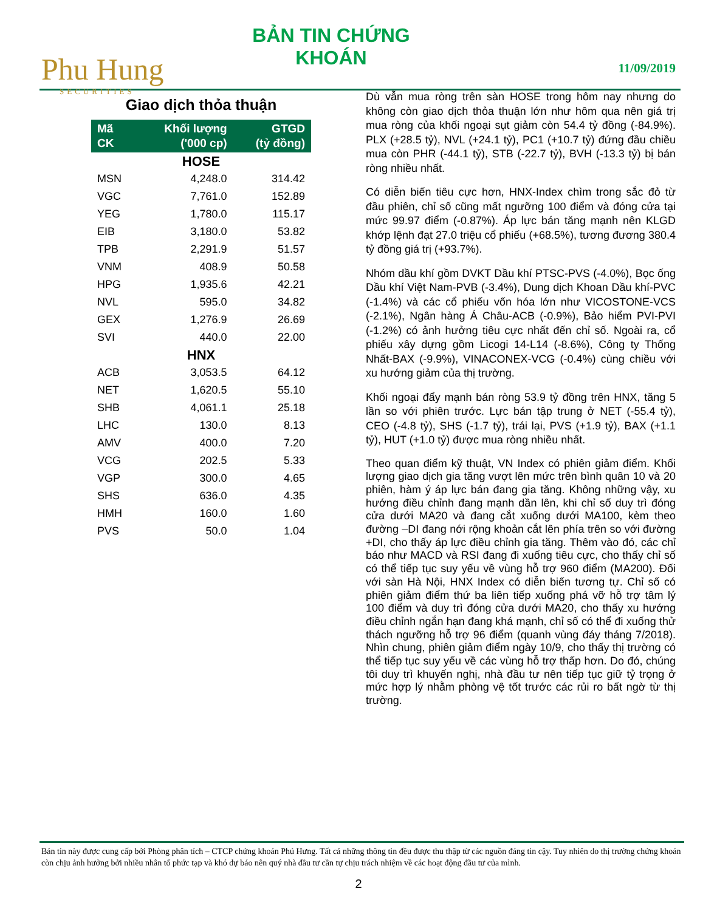Phu Hung
SECURITIES
BẢN TIN CHỨNG KHOÁN
11/09/2019
Giao dịch thỏa thuận
| Mã CK | Khối lượng ('000 cp) | GTGD (tỷ đồng) |
| --- | --- | --- |
| HOSE | | |
| MSN | 4,248.0 | 314.42 |
| VGC | 7,761.0 | 152.89 |
| YEG | 1,780.0 | 115.17 |
| EIB | 3,180.0 | 53.82 |
| TPB | 2,291.9 | 51.57 |
| VNM | 408.9 | 50.58 |
| HPG | 1,935.6 | 42.21 |
| NVL | 595.0 | 34.82 |
| GEX | 1,276.9 | 26.69 |
| SVI | 440.0 | 22.00 |
| HNX | | |
| ACB | 3,053.5 | 64.12 |
| NET | 1,620.5 | 55.10 |
| SHB | 4,061.1 | 25.18 |
| LHC | 130.0 | 8.13 |
| AMV | 400.0 | 7.20 |
| VCG | 202.5 | 5.33 |
| VGP | 300.0 | 4.65 |
| SHS | 636.0 | 4.35 |
| HMH | 160.0 | 1.60 |
| PVS | 50.0 | 1.04 |
Dù vẫn mua ròng trên sàn HOSE trong hôm nay nhưng do không còn giao dịch thỏa thuận lớn như hôm qua nên giá trị mua ròng của khối ngoại sụt giảm còn 54.4 tỷ đồng (-84.9%). PLX (+28.5 tỷ), NVL (+24.1 tỷ), PC1 (+10.7 tỷ) đứng đầu chiều mua còn PHR (-44.1 tỷ), STB (-22.7 tỷ), BVH (-13.3 tỷ) bị bán ròng nhiều nhất.
Có diễn biến tiêu cực hơn, HNX-Index chìm trong sắc đỏ từ đầu phiên, chỉ số cũng mất ngưỡng 100 điểm và đóng cửa tại mức 99.97 điểm (-0.87%). Áp lực bán tăng mạnh nên KLGD khớp lệnh đạt 27.0 triệu cổ phiếu (+68.5%), tương đương 380.4 tỷ đồng giá trị (+93.7%).
Nhóm dầu khí gồm DVKT Dầu khí PTSC-PVS (-4.0%), Bọc ống Dầu khí Việt Nam-PVB (-3.4%), Dung dịch Khoan Dầu khí-PVC (-1.4%) và các cổ phiếu vốn hóa lớn như VICOSTONE-VCS (-2.1%), Ngân hàng Á Châu-ACB (-0.9%), Bảo hiểm PVI-PVI (-1.2%) có ảnh hưởng tiêu cực nhất đến chỉ số. Ngoài ra, cổ phiếu xây dựng gồm Licogi 14-L14 (-8.6%), Công ty Thống Nhất-BAX (-9.9%), VINACONEX-VCG (-0.4%) cùng chiều với xu hướng giảm của thị trường.
Khối ngoại đẩy mạnh bán ròng 53.9 tỷ đồng trên HNX, tăng 5 lần so với phiên trước. Lực bán tập trung ở NET (-55.4 tỷ), CEO (-4.8 tỷ), SHS (-1.7 tỷ), trái lại, PVS (+1.9 tỷ), BAX (+1.1 tỷ), HUT (+1.0 tỷ) được mua ròng nhiều nhất.
Theo quan điểm kỹ thuật, VN Index có phiên giảm điểm. Khối lượng giao dịch gia tăng vượt lên mức trên bình quân 10 và 20 phiên, hàm ý áp lực bán đang gia tăng. Không những vậy, xu hướng điều chỉnh đang mạnh dần lên, khi chỉ số duy trì đóng cửa dưới MA20 và đang cắt xuống dưới MA100, kèm theo đường –DI đang nới rộng khoản cắt lên phía trên so với đường +DI, cho thấy áp lực điều chỉnh gia tăng. Thêm vào đó, các chỉ báo như MACD và RSI đang đi xuống tiêu cực, cho thấy chỉ số có thể tiếp tục suy yếu về vùng hỗ trợ 960 điểm (MA200). Đối với sàn Hà Nội, HNX Index có diễn biến tương tự. Chỉ số có phiên giảm điểm thứ ba liên tiếp xuống phá vỡ hỗ trợ tâm lý 100 điểm và duy trì đóng cửa dưới MA20, cho thấy xu hướng điều chỉnh ngắn hạn đang khá mạnh, chỉ số có thể đi xuống thử thách ngưỡng hỗ trợ 96 điểm (quanh vùng đáy tháng 7/2018). Nhìn chung, phiên giảm điểm ngày 10/9, cho thấy thị trường có thể tiếp tục suy yếu về các vùng hỗ trợ thấp hơn. Do đó, chúng tôi duy trì khuyến nghị, nhà đầu tư nên tiếp tục giữ tỷ trọng ở mức hợp lý nhằm phòng vệ tốt trước các rủi ro bất ngờ từ thị trường.
Bản tin này được cung cấp bởi Phòng phân tích – CTCP chứng khoán Phú Hưng. Tất cả những thông tin đều được thu thập từ các nguồn đáng tin cậy. Tuy nhiên do thị trường chứng khoán còn chịu ảnh hưởng bởi nhiều nhân tố phức tạp và khó dự báo nên quý nhà đầu tư cần tự chịu trách nhiệm về các hoạt động đầu tư của mình.
2